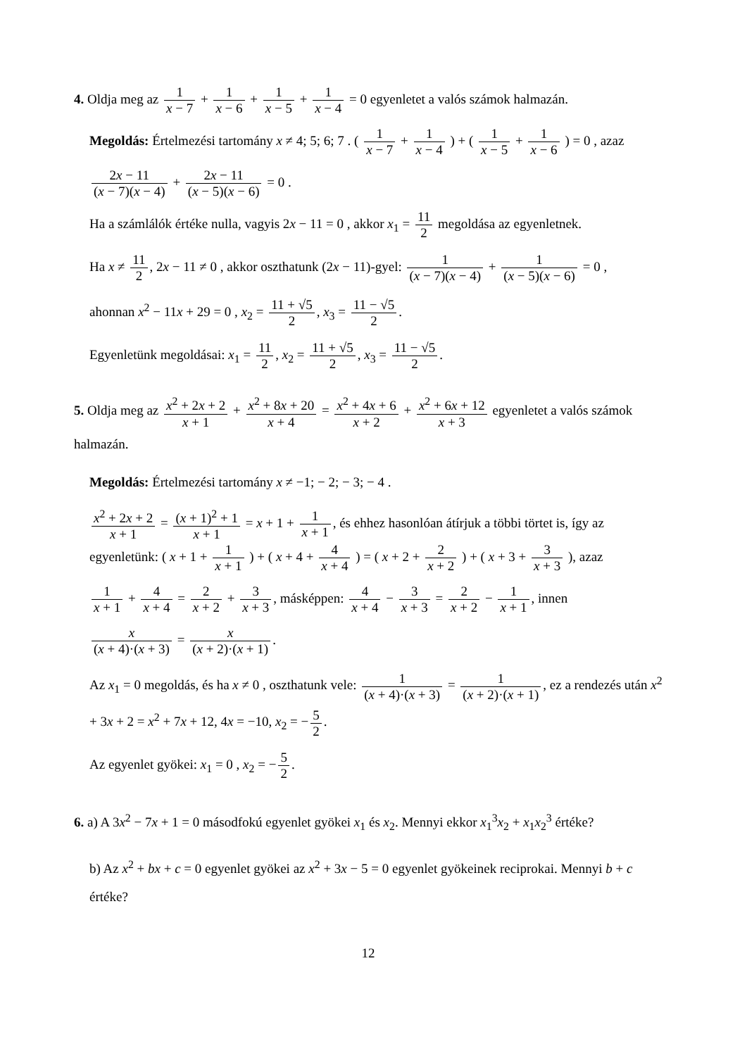4. Oldja meg az 1 x − 7 + 1 x − 6 + 1 x − 5 + 1 x − 4 = 0 egyenletet a valós számok halmazán.
Megoldás: Értelmezési tartomány x ≠ 4; 5; 6; 7 . ( 1 x − 7 + 1 x − 4 ) + ( 1 x − 5 + 1 x − 6 ) = 0 , azaz
2x − 11 (x − 7)(x − 4) + 2x − 11 (x − 5)(x − 6) = 0 .
Ha a számlálók értéke nulla, vagyis 2x − 11 = 0 , akkor x<sub>1</sub> = 11 2 megoldása az egyenletnek.
Ha x ≠ 11 2, 2x − 11 ≠ 0 , akkor oszthatunk (2x − 11)-gyel: 1 (x − 7)(x − 4) + 1 (x − 5)(x − 6) = 0 ,
ahonnan x<sup>2</sup> − 11x + 29 = 0 , x<sub>2</sub> = 11 + √5 2, x<sub>3</sub> = 11 − √5 2.
Egyenletünk megoldásai: x<sub>1</sub> = 11 2, x<sub>2</sub> = 11 + √5 2, x<sub>3</sub> = 11 − √5 2.
5. Oldja meg az x<sup>2</sup> + 2x + 2 x + 1 + x<sup>2</sup> + 8x + 20 x + 4 = x<sup>2</sup> + 4x + 6 x + 2 + x<sup>2</sup> + 6x + 12 x + 3 egyenletet a valós számok halmazán.
Megoldás: Értelmezési tartomány x ≠ −1; − 2; − 3; − 4 .
x<sup>2</sup> + 2x + 2 x + 1 = (x + 1)<sup>2</sup> + 1 x + 1 = x + 1 + 1 x + 1, és ehhez hasonlóan átírjuk a többi törtet is, így az egyenletünk: ( x + 1 + 1 x + 1 ) + ( x + 4 + 4 x + 4 ) = ( x + 2 + 2 x + 2 ) + ( x + 3 + 3 x + 3 ), azaz
1 x + 1 + 4 x + 4 = 2 x + 2 + 3 x + 3, másképpen: 4 x + 4 − 3 x + 3 = 2 x + 2 − 1 x + 1, innen
x (x + 4)·(x + 3) = x (x + 2)·(x + 1).
Az x<sub>1</sub> = 0 megoldás, és ha x ≠ 0 , oszthatunk vele: 1 (x + 4)·(x + 3) = 1 (x + 2)·(x + 1), ez a rendezés után x<sup>2</sup> + 3x + 2 = x<sup>2</sup> + 7x + 12, 4x = −10, x<sub>2</sub> = − 5 2.
Az egyenlet gyökei: x<sub>1</sub> = 0 , x<sub>2</sub> = − 5 2.
6. a) A 3x<sup>2</sup> − 7x + 1 = 0 másodfokú egyenlet gyökei x<sub>1</sub> és x<sub>2</sub>. Mennyi ekkor x<sub>1</sub><sup>3</sup>x<sub>2</sub> + x<sub>1</sub>x<sub>2</sub><sup>3</sup> értéke?
b) Az x<sup>2</sup> + bx + c = 0 egyenlet gyökei az x<sup>2</sup> + 3x − 5 = 0 egyenlet gyökeinek reciprokai. Mennyi b + c értéke?
12